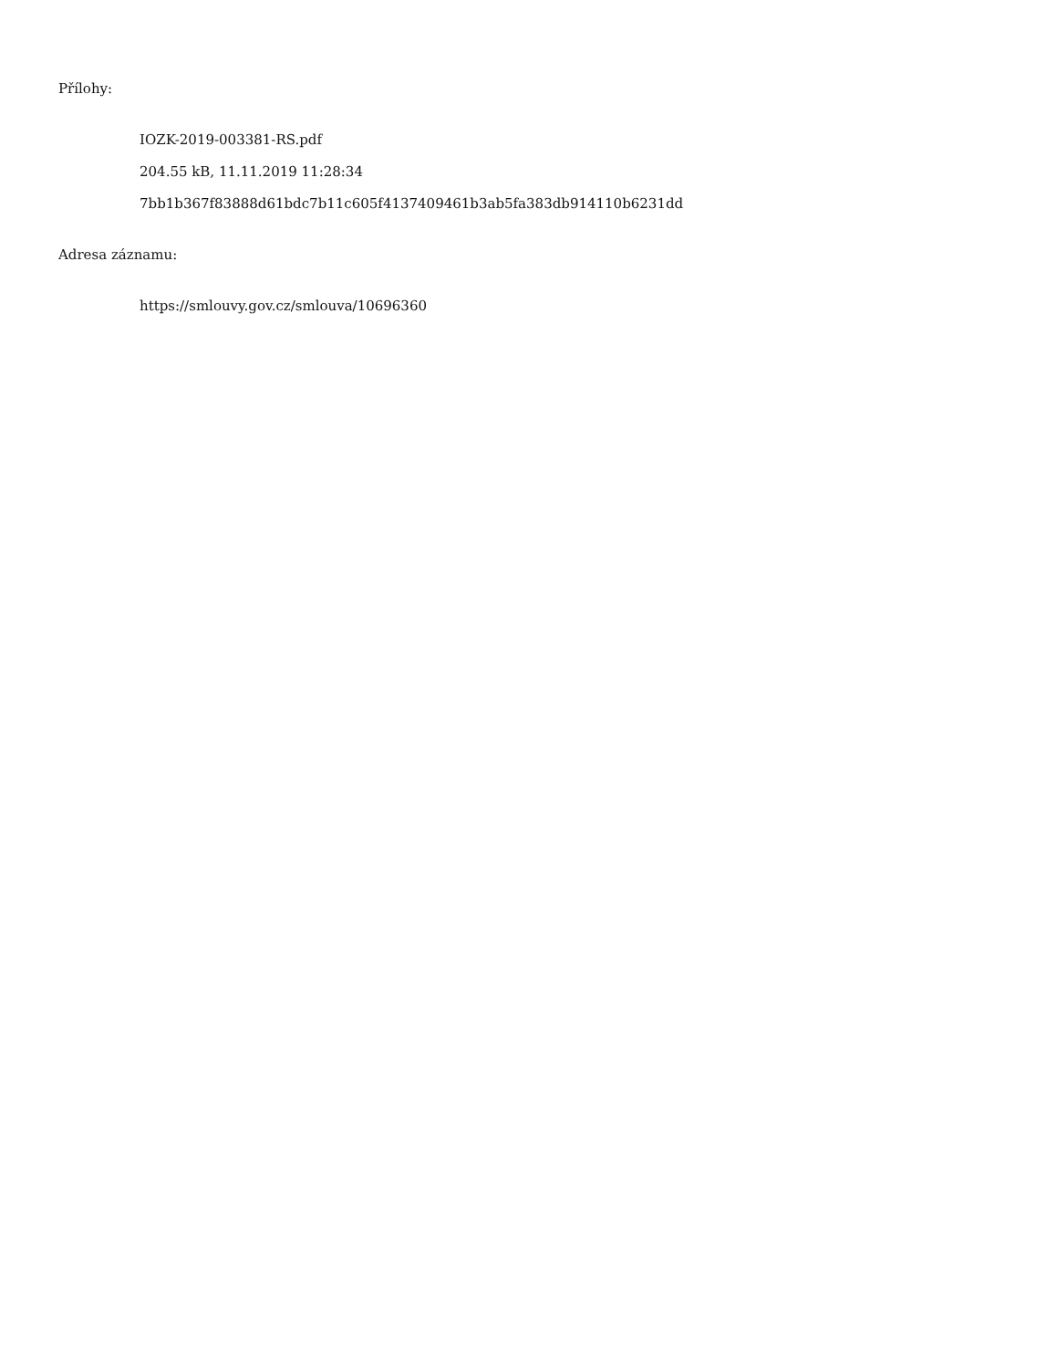Přílohy:
IOZK-2019-003381-RS.pdf
204.55 kB, 11.11.2019 11:28:34
7bb1b367f83888d61bdc7b11c605f4137409461b3ab5fa383db914110b6231dd
Adresa záznamu:
https://smlouvy.gov.cz/smlouva/10696360